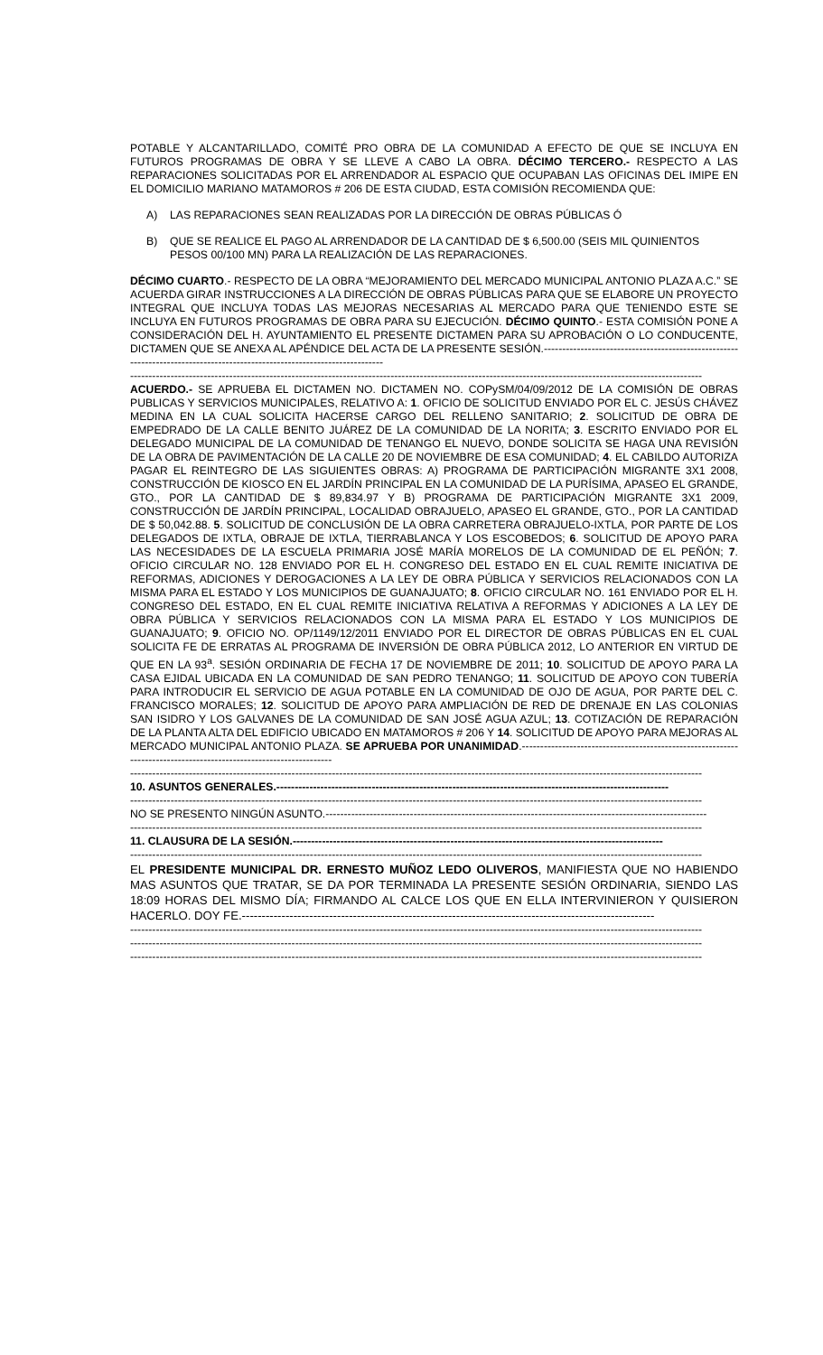POTABLE Y ALCANTARILLADO, COMITÉ PRO OBRA DE LA COMUNIDAD A EFECTO DE QUE SE INCLUYA EN FUTUROS PROGRAMAS DE OBRA Y SE LLEVE A CABO LA OBRA. DÉCIMO TERCERO.- RESPECTO A LAS REPARACIONES SOLICITADAS POR EL ARRENDADOR AL ESPACIO QUE OCUPABAN LAS OFICINAS DEL IMIPE EN EL DOMICILIO MARIANO MATAMOROS # 206 DE ESTA CIUDAD, ESTA COMISIÓN RECOMIENDA QUE:
A) LAS REPARACIONES SEAN REALIZADAS POR LA DIRECCIÓN DE OBRAS PÚBLICAS Ó
B) QUE SE REALICE EL PAGO AL ARRENDADOR DE LA CANTIDAD DE $ 6,500.00 (SEIS MIL QUINIENTOS PESOS 00/100 MN) PARA LA REALIZACIÓN DE LAS REPARACIONES.
DÉCIMO CUARTO.- RESPECTO DE LA OBRA “MEJORAMIENTO DEL MERCADO MUNICIPAL ANTONIO PLAZA A.C.” SE ACUERDA GIRAR INSTRUCCIONES A LA DIRECCIÓN DE OBRAS PÚBLICAS PARA QUE SE ELABORE UN PROYECTO INTEGRAL QUE INCLUYA TODAS LAS MEJORAS NECESARIAS AL MERCADO PARA QUE TENIENDO ESTE SE INCLUYA EN FUTUROS PROGRAMAS DE OBRA PARA SU EJECUCIÓN. DÉCIMO QUINTO.- ESTA COMISIÓN PONE A CONSIDERACIÓN DEL H. AYUNTAMIENTO EL PRESENTE DICTAMEN PARA SU APROBACIÓN O LO CONDUCENTE, DICTAMEN QUE SE ANEXA AL APÉNDICE DEL ACTA DE LA PRESENTE SESIÓN.--------------------------------------------------------------------------------------------------------------------------
------------------------------------------------------------------------------------------------------------------------------------------------------------
ACUERDO.- SE APRUEBA EL DICTAMEN NO. DICTAMEN NO. COPySM/04/09/2012 DE LA COMISIÓN DE OBRAS PUBLICAS Y SERVICIOS MUNICIPALES, RELATIVO A: 1. OFICIO DE SOLICITUD ENVIADO POR EL C. JESÚS CHÁVEZ MEDINA EN LA CUAL SOLICITA HACERSE CARGO DEL RELLENO SANITARIO; 2. SOLICITUD DE OBRA DE EMPEDRADO DE LA CALLE BENITO JUÁREZ DE LA COMUNIDAD DE LA NORITA; 3. ESCRITO ENVIADO POR EL DELEGADO MUNICIPAL DE LA COMUNIDAD DE TENANGO EL NUEVO, DONDE SOLICITA SE HAGA UNA REVISIÓN DE LA OBRA DE PAVIMENTACIÓN DE LA CALLE 20 DE NOVIEMBRE DE ESA COMUNIDAD; 4. EL CABILDO AUTORIZA PAGAR EL REINTEGRO DE LAS SIGUIENTES OBRAS: A) PROGRAMA DE PARTICIPACIÓN MIGRANTE 3X1 2008, CONSTRUCCIÓN DE KIOSCO EN EL JARDÍN PRINCIPAL EN LA COMUNIDAD DE LA PURÍSIMA, APASEO EL GRANDE, GTO., POR LA CANTIDAD DE $ 89,834.97 Y B) PROGRAMA DE PARTICIPACIÓN MIGRANTE 3X1 2009, CONSTRUCCIÓN DE JARDÍN PRINCIPAL, LOCALIDAD OBRAJUELO, APASEO EL GRANDE, GTO., POR LA CANTIDAD DE $ 50,042.88. 5. SOLICITUD DE CONCLUSIÓN DE LA OBRA CARRETERA OBRAJUELO-IXTLA, POR PARTE DE LOS DELEGADOS DE IXTLA, OBRAJE DE IXTLA, TIERRABLANCA Y LOS ESCOBEDOS; 6. SOLICITUD DE APOYO PARA LAS NECESIDADES DE LA ESCUELA PRIMARIA JOSÉ MARÍA MORELOS DE LA COMUNIDAD DE EL PEÑÓN; 7. OFICIO CIRCULAR NO. 128 ENVIADO POR EL H. CONGRESO DEL ESTADO EN EL CUAL REMITE INICIATIVA DE REFORMAS, ADICIONES Y DEROGACIONES A LA LEY DE OBRA PÚBLICA Y SERVICIOS RELACIONADOS CON LA MISMA PARA EL ESTADO Y LOS MUNICIPIOS DE GUANAJUATO; 8. OFICIO CIRCULAR NO. 161 ENVIADO POR EL H. CONGRESO DEL ESTADO, EN EL CUAL REMITE INICIATIVA RELATIVA A REFORMAS Y ADICIONES A LA LEY DE OBRA PÚBLICA Y SERVICIOS RELACIONADOS CON LA MISMA PARA EL ESTADO Y LOS MUNICIPIOS DE GUANAJUATO; 9. OFICIO NO. OP/1149/12/2011 ENVIADO POR EL DIRECTOR DE OBRAS PÚBLICAS EN EL CUAL SOLICITA FE DE ERRATAS AL PROGRAMA DE INVERSIÓN DE OBRA PÚBLICA 2012, LO ANTERIOR EN VIRTUD DE QUE EN LA 93<sup>a</sup>. SESIÓN ORDINARIA DE FECHA 17 DE NOVIEMBRE DE 2011; 10. SOLICITUD DE APOYO PARA LA CASA EJIDAL UBICADA EN LA COMUNIDAD DE SAN PEDRO TENANGO; 11. SOLICITUD DE APOYO CON TUBERÍA PARA INTRODUCIR EL SERVICIO DE AGUA POTABLE EN LA COMUNIDAD DE OJO DE AGUA, POR PARTE DEL C. FRANCISCO MORALES; 12. SOLICITUD DE APOYO PARA AMPLIACIÓN DE RED DE DRENAJE EN LAS COLONIAS SAN ISIDRO Y LOS GALVANES DE LA COMUNIDAD DE SAN JOSÉ AGUA AZUL; 13. COTIZACIÓN DE REPARACIÓN DE LA PLANTA ALTA DEL EDIFICIO UBICADO EN MATAMOROS # 206 Y 14. SOLICITUD DE APOYO PARA MEJORAS AL MERCADO MUNICIPAL ANTONIO PLAZA. SE APRUEBA POR UNANIMIDAD.------------------------------------------------------------------------------------------------------------------
------------------------------------------------------------------------------------------------------------------------------------------------------------
10. ASUNTOS GENERALES.-----------------------------------------------------------------------------------------------------------
------------------------------------------------------------------------------------------------------------------------------------------------------------
NO SE PRESENTO NINGÚN ASUNTO.--------------------------------------------------------------------------------------------------------
------------------------------------------------------------------------------------------------------------------------------------------------------------
11. CLAUSURA DE LA SESIÓN.-----------------------------------------------------------------------------------------------------
------------------------------------------------------------------------------------------------------------------------------------------------------------
EL PRESIDENTE MUNICIPAL DR. ERNESTO MUÑOZ LEDO OLIVEROS, MANIFIESTA QUE NO HABIENDO MAS ASUNTOS QUE TRATAR, SE DA POR TERMINADA LA PRESENTE SESIÓN ORDINARIA, SIENDO LAS 18:09 HORAS DEL MISMO DÍA; FIRMANDO AL CALCE LOS QUE EN ELLA INTERVINIERON Y QUISIERON HACERLO. DOY FE.--------------------------------------------------------------------------------------------------------
------------------------------------------------------------------------------------------------------------------------------------------------------------
------------------------------------------------------------------------------------------------------------------------------------------------------------
------------------------------------------------------------------------------------------------------------------------------------------------------------